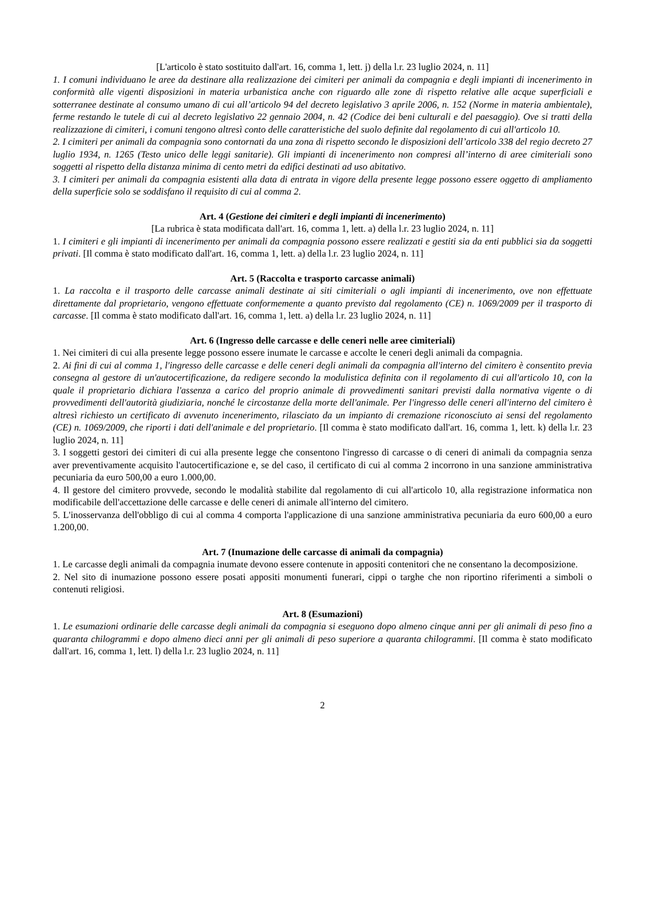[L'articolo è stato sostituito dall'art. 16, comma 1, lett. j) della l.r. 23 luglio 2024, n. 11]
1. I comuni individuano le aree da destinare alla realizzazione dei cimiteri per animali da compagnia e degli impianti di incenerimento in conformità alle vigenti disposizioni in materia urbanistica anche con riguardo alle zone di rispetto relative alle acque superficiali e sotterranee destinate al consumo umano di cui all’articolo 94 del decreto legislativo 3 aprile 2006, n. 152 (Norme in materia ambientale), ferme restando le tutele di cui al decreto legislativo 22 gennaio 2004, n. 42 (Codice dei beni culturali e del paesaggio). Ove si tratti della realizzazione di cimiteri, i comuni tengono altresì conto delle caratteristiche del suolo definite dal regolamento di cui all'articolo 10.
2. I cimiteri per animali da compagnia sono contornati da una zona di rispetto secondo le disposizioni dell’articolo 338 del regio decreto 27 luglio 1934, n. 1265 (Testo unico delle leggi sanitarie). Gli impianti di incenerimento non compresi all’interno di aree cimiteriali sono soggetti al rispetto della distanza minima di cento metri da edifici destinati ad uso abitativo.
3. I cimiteri per animali da compagnia esistenti alla data di entrata in vigore della presente legge possono essere oggetto di ampliamento della superficie solo se soddisfano il requisito di cui al comma 2.
Art. 4 (Gestione dei cimiteri e degli impianti di incenerimento)
[La rubrica è stata modificata dall'art. 16, comma 1, lett. a) della l.r. 23 luglio 2024, n. 11]
1. I cimiteri e gli impianti di incenerimento per animali da compagnia possono essere realizzati e gestiti sia da enti pubblici sia da soggetti privati. [Il comma è stato modificato dall'art. 16, comma 1, lett. a) della l.r. 23 luglio 2024, n. 11]
Art. 5 (Raccolta e trasporto carcasse animali)
1. La raccolta e il trasporto delle carcasse animali destinate ai siti cimiteriali o agli impianti di incenerimento, ove non effettuate direttamente dal proprietario, vengono effettuate conformemente a quanto previsto dal regolamento (CE) n. 1069/2009 per il trasporto di carcasse. [Il comma è stato modificato dall'art. 16, comma 1, lett. a) della l.r. 23 luglio 2024, n. 11]
Art. 6 (Ingresso delle carcasse e delle ceneri nelle aree cimiteriali)
1. Nei cimiteri di cui alla presente legge possono essere inumate le carcasse e accolte le ceneri degli animali da compagnia.
2. Ai fini di cui al comma 1, l'ingresso delle carcasse e delle ceneri degli animali da compagnia all'interno del cimitero è consentito previa consegna al gestore di un'autocertificazione, da redigere secondo la modulistica definita con il regolamento di cui all'articolo 10, con la quale il proprietario dichiara l'assenza a carico del proprio animale di provvedimenti sanitari previsti dalla normativa vigente o di provvedimenti dell'autorità giudiziaria, nonché le circostanze della morte dell'animale. Per l'ingresso delle ceneri all'interno del cimitero è altresì richiesto un certificato di avvenuto incenerimento, rilasciato da un impianto di cremazione riconosciuto ai sensi del regolamento (CE) n. 1069/2009, che riporti i dati dell'animale e del proprietario. [Il comma è stato modificato dall'art. 16, comma 1, lett. k) della l.r. 23 luglio 2024, n. 11]
3. I soggetti gestori dei cimiteri di cui alla presente legge che consentono l'ingresso di carcasse o di ceneri di animali da compagnia senza aver preventivamente acquisito l'autocertificazione e, se del caso, il certificato di cui al comma 2 incorrono in una sanzione amministrativa pecuniaria da euro 500,00 a euro 1.000,00.
4. Il gestore del cimitero provvede, secondo le modalità stabilite dal regolamento di cui all'articolo 10, alla registrazione informatica non modificabile dell'accettazione delle carcasse e delle ceneri di animale all'interno del cimitero.
5. L'inosservanza dell'obbligo di cui al comma 4 comporta l'applicazione di una sanzione amministrativa pecuniaria da euro 600,00 a euro 1.200,00.
Art. 7 (Inumazione delle carcasse di animali da compagnia)
1. Le carcasse degli animali da compagnia inumate devono essere contenute in appositi contenitori che ne consentano la decomposizione.
2. Nel sito di inumazione possono essere posati appositi monumenti funerari, cippi o targhe che non riportino riferimenti a simboli o contenuti religiosi.
Art. 8 (Esumazioni)
1. Le esumazioni ordinarie delle carcasse degli animali da compagnia si eseguono dopo almeno cinque anni per gli animali di peso fino a quaranta chilogrammi e dopo almeno dieci anni per gli animali di peso superiore a quaranta chilogrammi. [Il comma è stato modificato dall'art. 16, comma 1, lett. l) della l.r. 23 luglio 2024, n. 11]
2